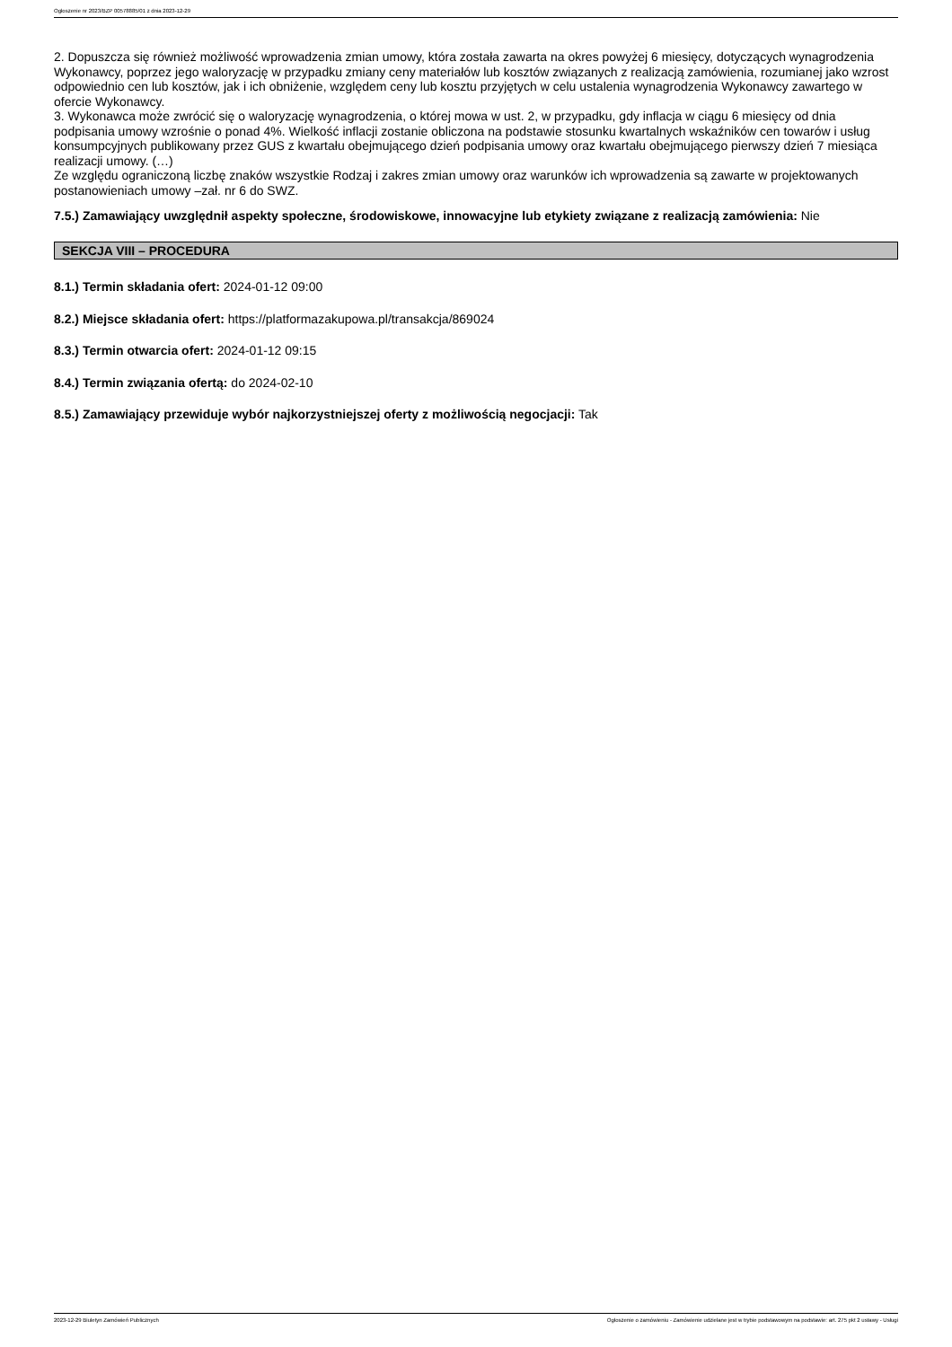Ogłoszenie nr 2023/BZP 00578885/01 z dnia 2023-12-29
2. Dopuszcza się również możliwość wprowadzenia zmian umowy, która została zawarta na okres powyżej 6 miesięcy, dotyczących wynagrodzenia Wykonawcy, poprzez jego waloryzację w przypadku zmiany ceny materiałów lub kosztów związanych z realizacją zamówienia, rozumianej jako wzrost odpowiednio cen lub kosztów, jak i ich obniżenie, względem ceny lub kosztu przyjętych w celu ustalenia wynagrodzenia Wykonawcy zawartego w ofercie Wykonawcy.
3. Wykonawca może zwrócić się o waloryzację wynagrodzenia, o której mowa w ust. 2, w przypadku, gdy inflacja w ciągu 6 miesięcy od dnia podpisania umowy wzrośnie o ponad 4%. Wielkość inflacji zostanie obliczona na podstawie stosunku kwartalnych wskaźników cen towarów i usług konsumpcyjnych publikowany przez GUS z kwartału obejmującego dzień podpisania umowy oraz kwartału obejmującego pierwszy dzień 7 miesiąca realizacji umowy. (…)
Ze względu ograniczoną liczbę znaków wszystkie Rodzaj i zakres zmian umowy oraz warunków ich wprowadzenia są zawarte w projektowanych postanowieniach umowy –zał. nr 6 do SWZ.
7.5.) Zamawiający uwzględnił aspekty społeczne, środowiskowe, innowacyjne lub etykiety związane z realizacją zamówienia: Nie
SEKCJA VIII – PROCEDURA
8.1.) Termin składania ofert: 2024-01-12 09:00
8.2.) Miejsce składania ofert: https://platformazakupowa.pl/transakcja/869024
8.3.) Termin otwarcia ofert: 2024-01-12 09:15
8.4.) Termin związania ofertą: do 2024-02-10
8.5.) Zamawiający przewiduje wybór najkorzystniejszej oferty z możliwością negocjacji: Tak
2023-12-29 Biuletyn Zamówień Publicznych Ogłoszenie o zamówieniu - Zamówienie udzielane jest w trybie podstawowym na podstawie: art. 275 pkt 2 ustawy - Usługi